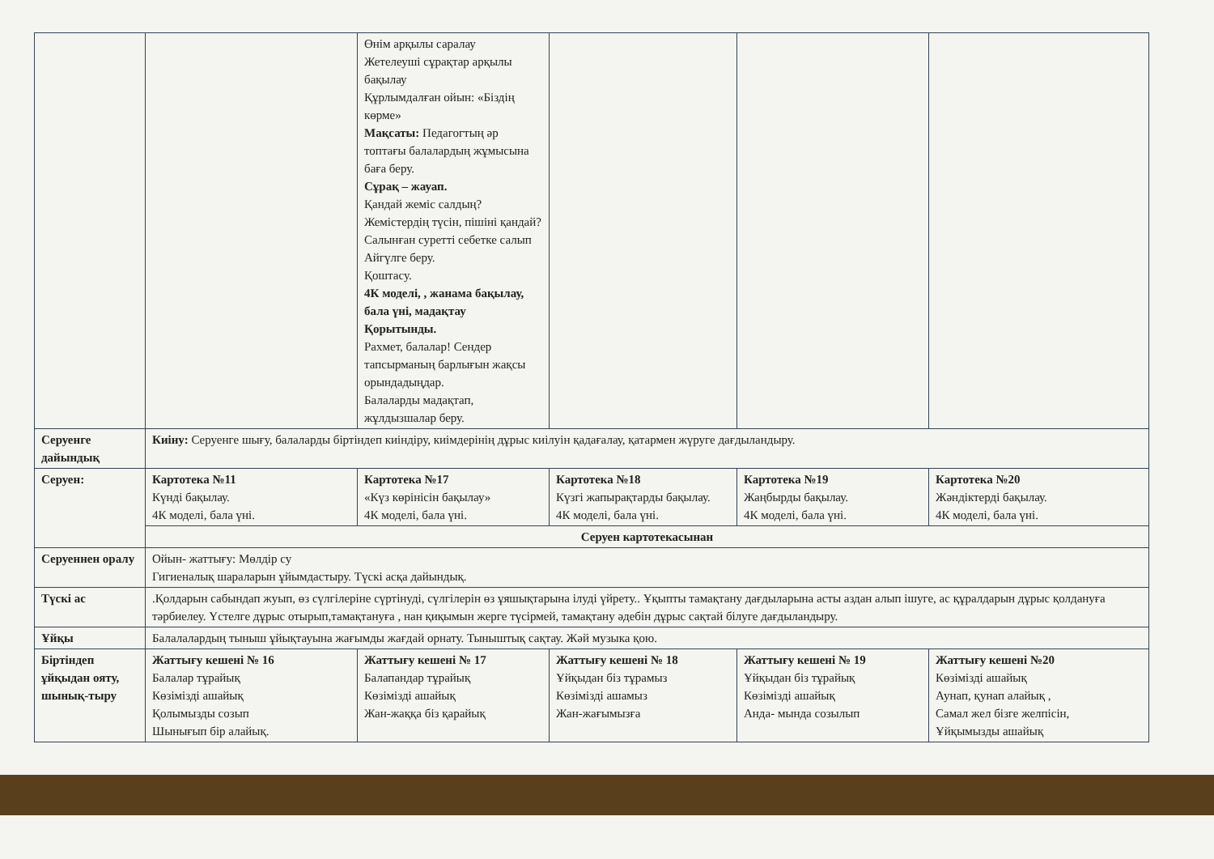| | | Өнім арқылы саралау Жетелеуші сұрақтар арқылы бақылау Құрлымдалған ойын: «Біздің көрме» Мақсаты: Педагогтың әр топтағы балалардың жұмысына баға беру. Сұрақ – жауап. Қандай жеміс салдың? Жемістердің түсін, пішіні қандай? Салынған суретті себетке салып Айгүлге беру. Қоштасу. 4К моделі, , жанама бақылау, бала үні, мадақтау Қорытынды. Рахмет, балалар! Сендер тапсырманың барлығын жақсы орындадыңдар. Балаларды мадақтап, жұлдызшалар беру. | | | |
| Серуенге дайындық | Киіну: Серуенге шығу, балаларды біртіндеп киіндіру, киімдерінің дұрыс киілуін қадағалау, қатармен жүруге дағдыландыру. | | | | |
| Серуен: | Картотека №11 Күнді бақылау. 4К моделі, бала үні. | Картотека №17 «Күз көрінісін бақылау» 4К моделі, бала үні. | Картотека №18 Күзгі жапырақтарды бақылау. 4К моделі, бала үні. | Картотека №19 Жаңбырды бақылау. 4К моделі, бала үні. | Картотека №20 Жәндіктерді бақылау. 4К моделі, бала үні. |
| | Серуен картотекасынан | | | | |
| Серуеннен оралу | Ойын- жаттығу: Мөлдір су Гигиеналық шараларын ұйымдастыру. Түскі асқа дайындық. | | | | |
| Түскі ас | .Қолдарын сабындап жуып, өз сүлгілеріне сүртінуді, сүлгілерін өз ұяшықтарына ілуді үйрету.. Ұқыпты тамақтану дағдыларына асты аздан алып ішуге, ас құралдарын дұрыс қолдануға тәрбиелеу. Үстелге дұрыс отырып,тамақтануға , нан қиқымын жерге түсірмей, тамақтану әдебін дұрыс сақтай білуге дағдыландыру. | | | | |
| Ұйқы | Балалалардың тыныш ұйықтауына жағымды жағдай орнату. Тыныштық сақтау. Жәй музыка қою. | | | | |
| Біртіндеп ұйқыдан ояту, шынық-тыру | Жаттығу кешені № 16 Балалар тұрайық Көзімізді ашайық Қолымызды созып Шынығып бір алайық. | Жаттығу кешені № 17 Балапандар тұрайық Көзімізді ашайық Жан-жаққа біз қарайық | Жаттығу кешені № 18 Ұйқыдан біз тұрамыз Көзімізді ашамыз Жан-жағымызға | Жаттығу кешені № 19 Ұйқыдан біз тұрайық Көзімізді ашайық Анда- мында созылып | Жаттығу кешені №20 Көзімізді ашайық Аунап, қунап алайық , Самал жел бізге желпісін, Ұйқымызды ашайық |